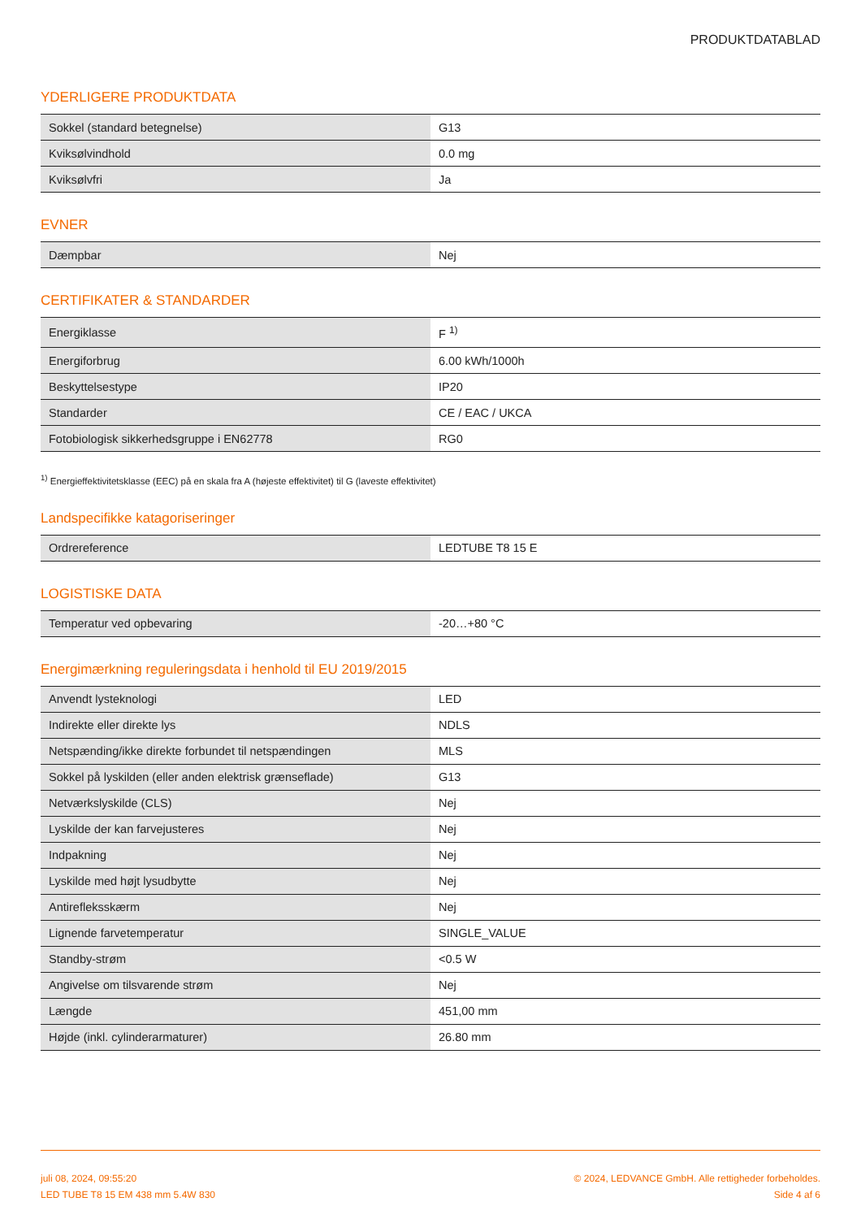PRODUKTDATABLAD
YDERLIGERE PRODUKTDATA
| Sokkel (standard betegnelse) | G13 |
| Kviksølvindhold | 0.0 mg |
| Kviksølvfri | Ja |
EVNER
| Dæmpbar | Nej |
CERTIFIKATER & STANDARDER
| Energiklasse | F <sup>1)</sup> |
| Energiforbrug | 6.00 kWh/1000h |
| Beskyttelsestype | IP20 |
| Standarder | CE / EAC / UKCA |
| Fotobiologisk sikkerhedsgruppe i EN62778 | RG0 |
<sup>1)</sup> Energieffektivitetsklasse (EEC) på en skala fra A (højeste effektivitet) til G (laveste effektivitet)
Landspecifikke katagoriseringer
| Ordrereference | LEDTUBE T8 15 E |
LOGISTISKE DATA
| Temperatur ved opbevaring | -20…+80 °C |
Energimærkning reguleringsdata i henhold til EU 2019/2015
| Anvendt lysteknologi | LED |
| Indirekte eller direkte lys | NDLS |
| Netspænding/ikke direkte forbundet til netspændingen | MLS |
| Sokkel på lyskilden (eller anden elektrisk grænseflade) | G13 |
| Netværkslyskilde (CLS) | Nej |
| Lyskilde der kan farvejusteres | Nej |
| Indpakning | Nej |
| Lyskilde med højt lysudbytte | Nej |
| Antirefleksskærm | Nej |
| Lignende farvetemperatur | SINGLE_VALUE |
| Standby-strøm | <0.5 W |
| Angivelse om tilsvarende strøm | Nej |
| Længde | 451,00 mm |
| Højde (inkl. cylinderarmaturer) | 26.80 mm |
juli 08, 2024, 09:55:20
LED TUBE T8 15 EM 438 mm 5.4W 830
© 2024, LEDVANCE GmbH. Alle rettigheder forbeholdes.
Side 4 af 6